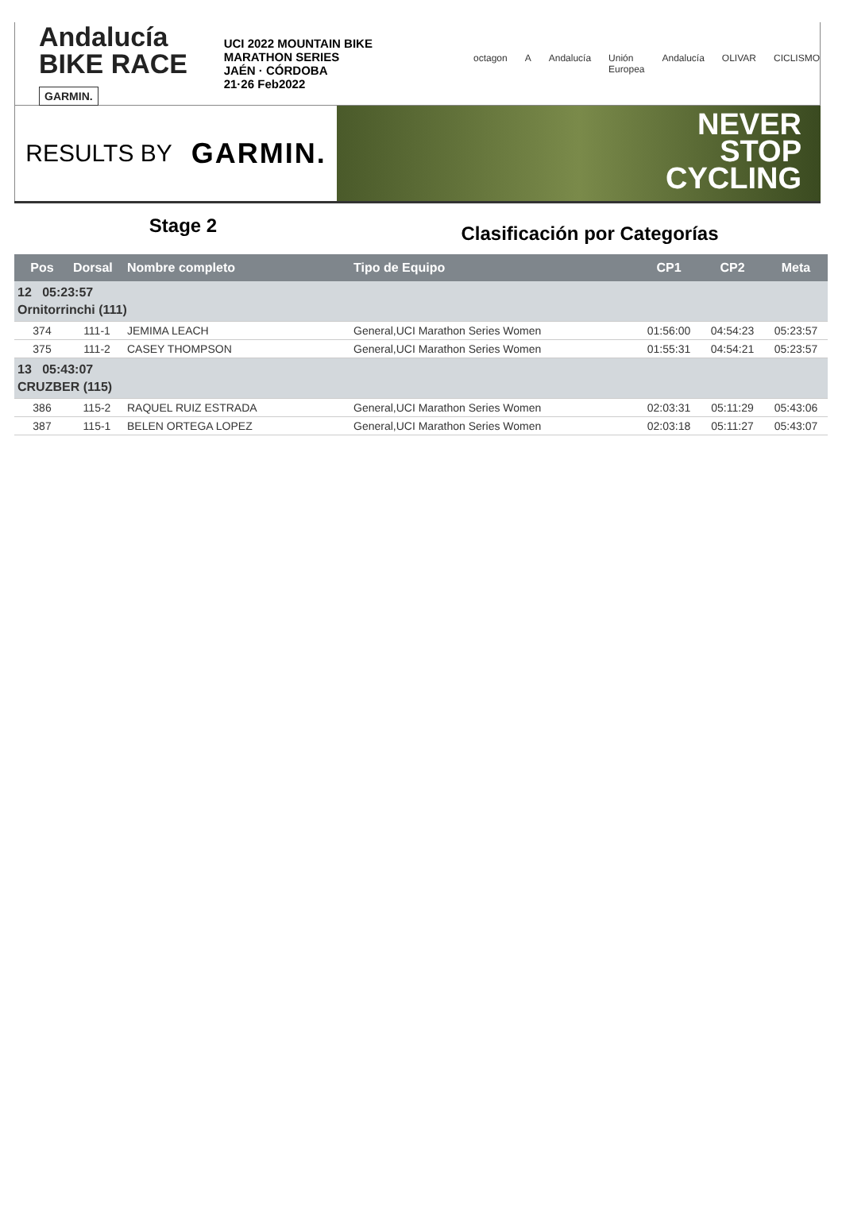Andalucía
BIKE RACE GARMIN.
UCI 2022 MOUNTAIN BIKE MARATHON SERIES
JAÉN · CÓRDOBA
21·26 Feb2022
octagon A Andalucía Unión Europea Andalucía OLIVAR CICLISMO
RESULTS BY GARMIN.
NEVER
STOP
CYCLING
Stage 2
Clasificación por Categorías
| Pos | Dorsal | Nombre completo | Tipo de Equipo | CP1 | CP2 | Meta |
| --- | --- | --- | --- | --- | --- | --- |
| 12 05:23:57 Ornitorrinchi (111) | | | | | | |
| 374 | 111-1 | JEMIMA LEACH | General,UCI Marathon Series Women | 01:56:00 | 04:54:23 | 05:23:57 |
| 375 | 111-2 | CASEY THOMPSON | General,UCI Marathon Series Women | 01:55:31 | 04:54:21 | 05:23:57 |
| 13 05:43:07 CRUZBER (115) | | | | | | |
| 386 | 115-2 | RAQUEL RUIZ ESTRADA | General,UCI Marathon Series Women | 02:03:31 | 05:11:29 | 05:43:06 |
| 387 | 115-1 | BELEN ORTEGA LOPEZ | General,UCI Marathon Series Women | 02:03:18 | 05:11:27 | 05:43:07 |